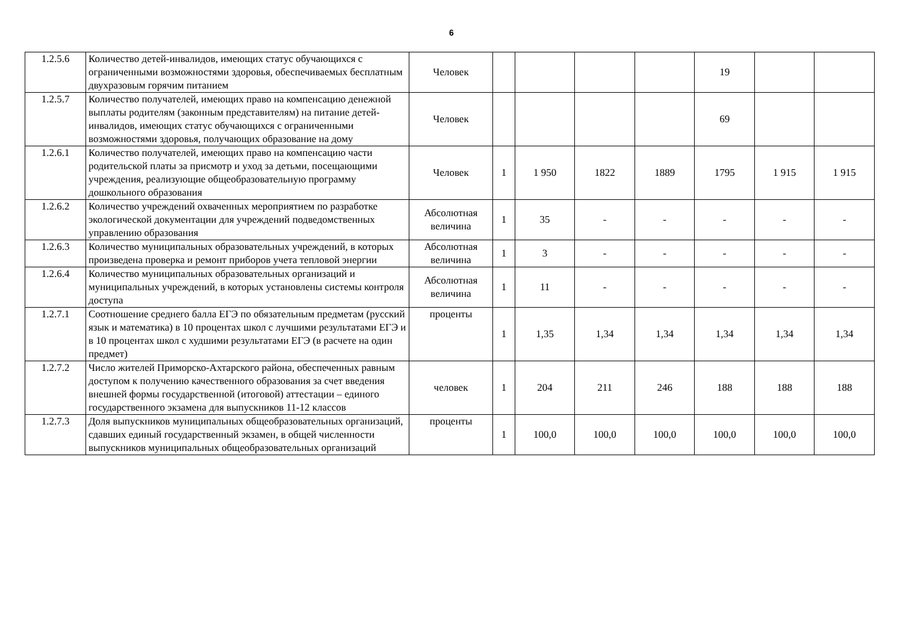6
| 1.2.5.6 | Количество детей-инвалидов, имеющих статус обучающихся с ограниченными возможностями здоровья, обеспечиваемых бесплатным двухразовым горячим питанием | Человек | | | | | 19 | | |
| 1.2.5.7 | Количество получателей, имеющих право на компенсацию денежной выплаты родителям (законным представителям) на питание детей-инвалидов, имеющих статус обучающихся с ограниченными возможностями здоровья, получающих образование на дому | Человек | | | | | 69 | | |
| 1.2.6.1 | Количество получателей, имеющих право на компенсацию части родительской платы за присмотр и уход за детьми, посещающими учреждения, реализующие общеобразовательную программу дошкольного образования | Человек | 1 | 1 950 | 1822 | 1889 | 1795 | 1 915 | 1 915 |
| 1.2.6.2 | Количество учреждений охваченных мероприятием по разработке экологической документации для учреждений подведомственных управлению образования | Абсолютная величина | 1 | 35 | - | - | - | - | - |
| 1.2.6.3 | Количество муниципальных образовательных учреждений, в которых произведена проверка и ремонт приборов учета тепловой энергии | Абсолютная величина | 1 | 3 | - | - | - | - | - |
| 1.2.6.4 | Количество муниципальных образовательных организаций и муниципальных учреждений, в которых установлены системы контроля доступа | Абсолютная величина | 1 | 11 | - | - | - | - | - |
| 1.2.7.1 | Соотношение среднего балла ЕГЭ по обязательным предметам (русский язык и математика) в 10 процентах школ с лучшими результатами ЕГЭ и в 10 процентах школ с худшими результатами ЕГЭ (в расчете на один предмет) | проценты | 1 | 1,35 | 1,34 | 1,34 | 1,34 | 1,34 | 1,34 |
| 1.2.7.2 | Число жителей Приморско-Ахтарского района, обеспеченных равным доступом к получению качественного образования за счет введения внешней формы государственной (итоговой) аттестации – единого государственного экзамена для выпускников 11-12 классов | человек | 1 | 204 | 211 | 246 | 188 | 188 | 188 |
| 1.2.7.3 | Доля выпускников муниципальных общеобразовательных организаций, сдавших единый государственный экзамен, в общей численности выпускников муниципальных общеобразовательных организаций | проценты | 1 | 100,0 | 100,0 | 100,0 | 100,0 | 100,0 | 100,0 |